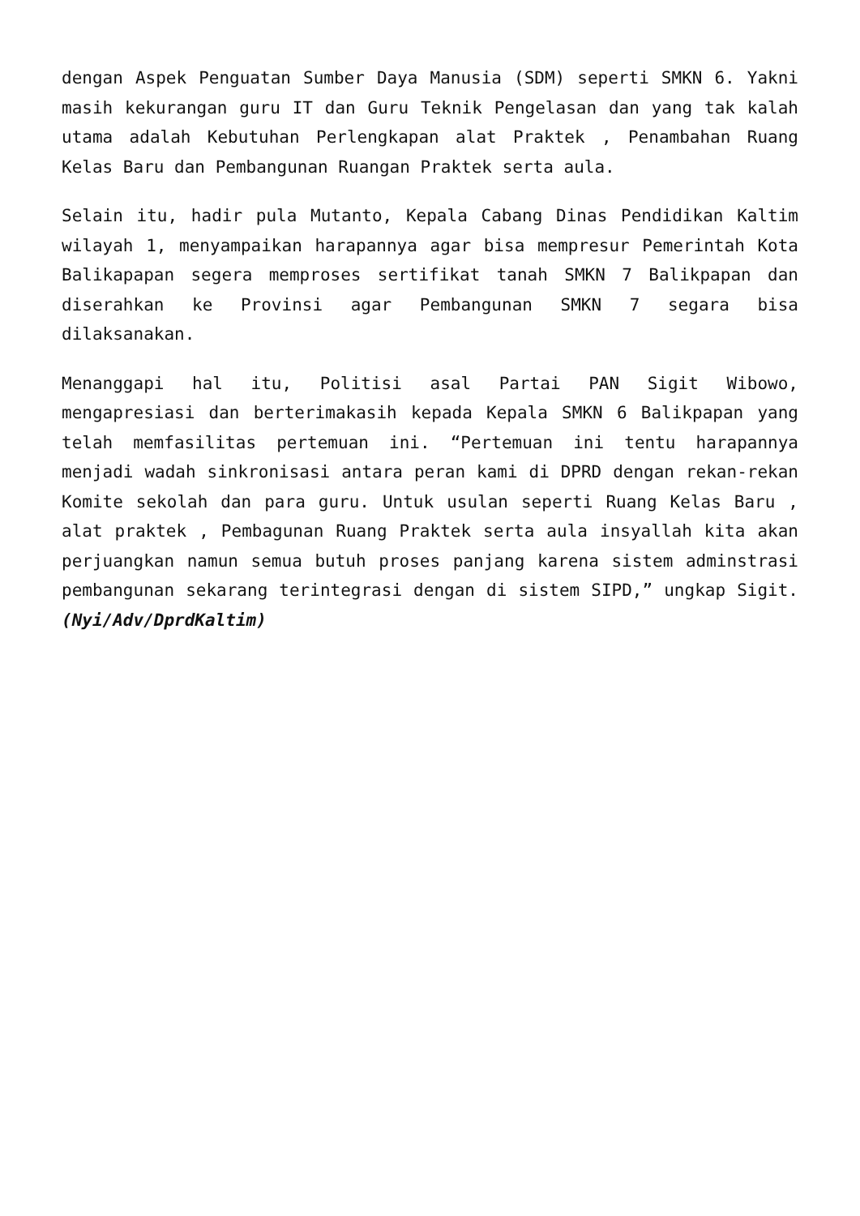dengan Aspek Penguatan Sumber Daya Manusia (SDM) seperti SMKN 6. Yakni masih kekurangan guru IT dan Guru Teknik Pengelasan dan yang tak kalah utama adalah Kebutuhan Perlengkapan alat Praktek , Penambahan Ruang Kelas Baru dan Pembangunan Ruangan Praktek serta aula.
Selain itu, hadir pula Mutanto, Kepala Cabang Dinas Pendidikan Kaltim wilayah 1, menyampaikan harapannya agar bisa mempresur Pemerintah Kota Balikapapan segera memproses sertifikat tanah SMKN 7 Balikpapan dan diserahkan ke Provinsi agar Pembangunan SMKN 7 segara bisa dilaksanakan.
Menanggapi hal itu, Politisi asal Partai PAN Sigit Wibowo, mengapresiasi dan berterimakasih kepada Kepala SMKN 6 Balikpapan yang telah memfasilitas pertemuan ini. “Pertemuan ini tentu harapannya menjadi wadah sinkronisasi antara peran kami di DPRD dengan rekan-rekan Komite sekolah dan para guru. Untuk usulan seperti Ruang Kelas Baru , alat praktek , Pembagunan Ruang Praktek serta aula insyallah kita akan perjuangkan namun semua butuh proses panjang karena sistem adminstrasi pembangunan sekarang terintegrasi dengan di sistem SIPD,” ungkap Sigit. (Nyi/Adv/DprdKaltim)